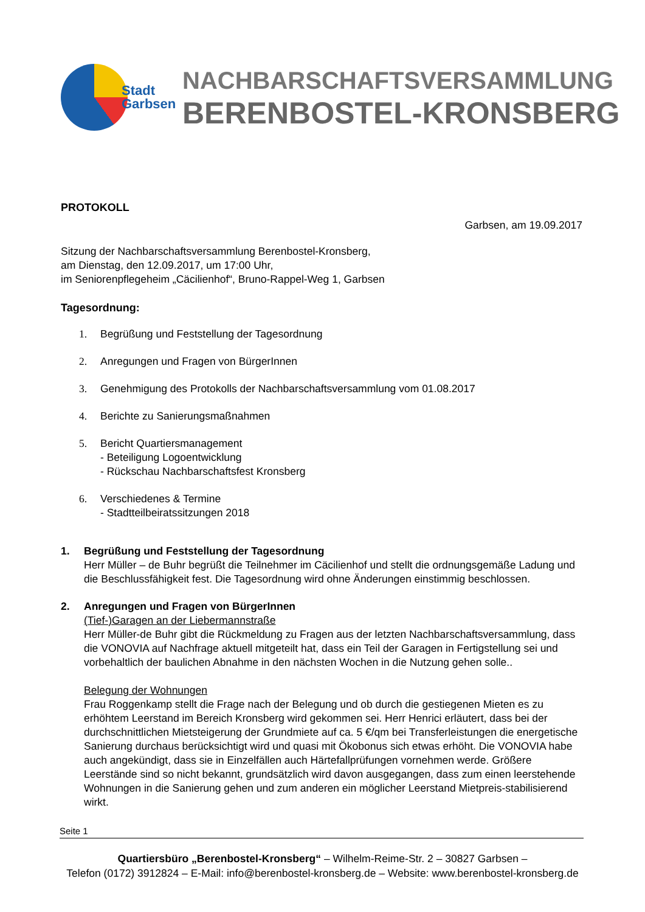Stadt
Garbsen
NACHBARSCHAFTSVERSAMMLUNG
BERENBOSTEL-KRONSBERG
PROTOKOLL
Garbsen, am 19.09.2017
Sitzung der Nachbarschaftsversammlung Berenbostel-Kronsberg,
am Dienstag, den 12.09.2017, um 17:00 Uhr,
im Seniorenpflegeheim „Cäcilienhof“, Bruno-Rappel-Weg 1, Garbsen
Tagesordnung:
1. Begrüßung und Feststellung der Tagesordnung
2. Anregungen und Fragen von BürgerInnen
3. Genehmigung des Protokolls der Nachbarschaftsversammlung vom 01.08.2017
4. Berichte zu Sanierungsmaßnahmen
5. Bericht Quartiersmanagement
- Beteiligung Logoentwicklung
- Rückschau Nachbarschaftsfest Kronsberg
6. Verschiedenes & Termine
- Stadtteilbeiratssitzungen 2018
1. Begrüßung und Feststellung der Tagesordnung
Herr Müller – de Buhr begrüßt die Teilnehmer im Cäcilienhof und stellt die ordnungsgemäße Ladung und die Beschlussfähigkeit fest. Die Tagesordnung wird ohne Änderungen einstimmig beschlossen.
2. Anregungen und Fragen von BürgerInnen
(Tief-)Garagen an der Liebermannstraße
Herr Müller-de Buhr gibt die Rückmeldung zu Fragen aus der letzten Nachbarschaftsversammlung, dass die VONOVIA auf Nachfrage aktuell mitgeteilt hat, dass ein Teil der Garagen in Fertigstellung sei und vorbehaltlich der baulichen Abnahme in den nächsten Wochen in die Nutzung gehen solle..
Belegung der Wohnungen
Frau Roggenkamp stellt die Frage nach der Belegung und ob durch die gestiegenen Mieten es zu erhöhtem Leerstand im Bereich Kronsberg wird gekommen sei. Herr Henrici erläutert, dass bei der durchschnittlichen Mietsteigerung der Grundmiete auf ca. 5 €/qm bei Transferleistungen die energetische Sanierung durchaus berücksichtigt wird und quasi mit Ökobonus sich etwas erhöht. Die VONOVIA habe auch angekündigt, dass sie in Einzelfällen auch Härtefallprüfungen vornehmen werde. Größere Leerstände sind so nicht bekannt, grundsätzlich wird davon ausgegangen, dass zum einen leerstehende Wohnungen in die Sanierung gehen und zum anderen ein möglicher Leerstand Mietpreis-stabilisierend wirkt.
Seite 1
Quartiersbüro „Berenbostel-Kronsberg“ – Wilhelm-Reime-Str. 2 – 30827 Garbsen –
Telefon (0172) 3912824 – E-Mail: info@berenbostel-kronsberg.de – Website: www.berenbostel-kronsberg.de